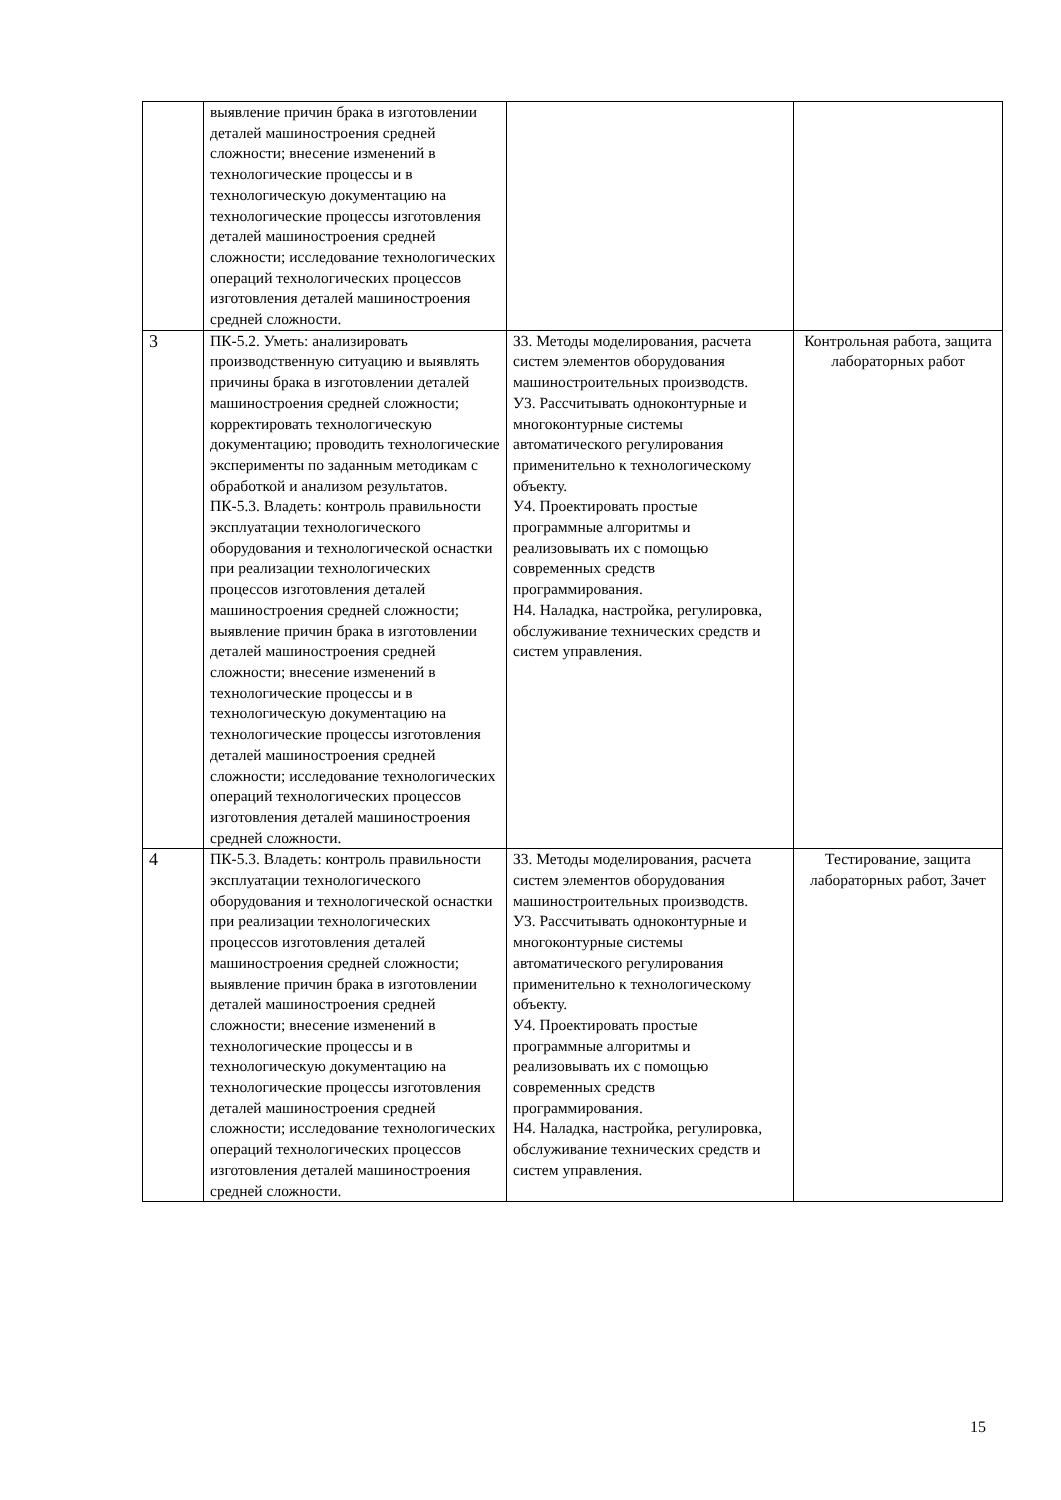| | выявление причин брака в изготовлении деталей машиностроения средней сложности; внесение изменений в технологические процессы и в технологическую документацию на технологические процессы изготовления деталей машиностроения средней сложности; исследование технологических операций технологических процессов изготовления деталей машиностроения средней сложности. | | |
| 3 | ПК-5.2. Уметь: анализировать производственную ситуацию и выявлять причины брака в изготовлении деталей машиностроения средней сложности; корректировать технологическую документацию; проводить технологические эксперименты по заданным методикам с обработкой и анализом результатов. ПК-5.3. Владеть: контроль правильности эксплуатации технологического оборудования и технологической оснастки при реализации технологических процессов изготовления деталей машиностроения средней сложности; выявление причин брака в изготовлении деталей машиностроения средней сложности; внесение изменений в технологические процессы и в технологическую документацию на технологические процессы изготовления деталей машиностроения средней сложности; исследование технологических операций технологических процессов изготовления деталей машиностроения средней сложности. | З3. Методы моделирования, расчета систем элементов оборудования машиностроительных производств. У3. Рассчитывать одноконтурные и многоконтурные системы автоматического регулирования применительно к технологическому объекту. У4. Проектировать простые программные алгоритмы и реализовывать их с помощью современных средств программирования. Н4. Наладка, настройка, регулировка, обслуживание технических средств и систем управления. | Контрольная работа, защита лабораторных работ |
| 4 | ПК-5.3. Владеть: контроль правильности эксплуатации технологического оборудования и технологической оснастки при реализации технологических процессов изготовления деталей машиностроения средней сложности; выявление причин брака в изготовлении деталей машиностроения средней сложности; внесение изменений в технологические процессы и в технологическую документацию на технологические процессы изготовления деталей машиностроения средней сложности; исследование технологических операций технологических процессов изготовления деталей машиностроения средней сложности. | З3. Методы моделирования, расчета систем элементов оборудования машиностроительных производств. У3. Рассчитывать одноконтурные и многоконтурные системы автоматического регулирования применительно к технологическому объекту. У4. Проектировать простые программные алгоритмы и реализовывать их с помощью современных средств программирования. Н4. Наладка, настройка, регулировка, обслуживание технических средств и систем управления. | Тестирование, защита лабораторных работ, Зачет |
15